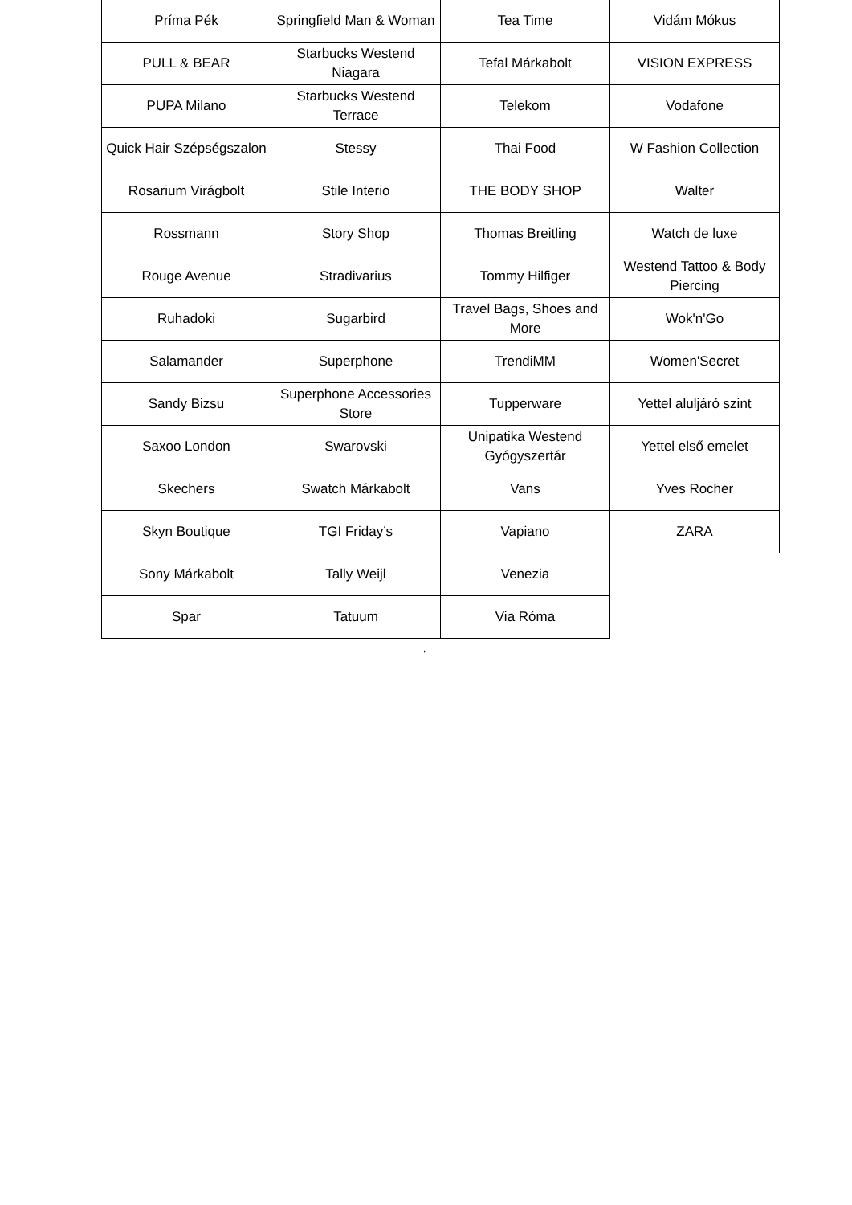| Príma Pék | Springfield Man & Woman | Tea Time | Vidám Mókus |
| PULL & BEAR | Starbucks Westend Niagara | Tefal Márkabolt | VISION EXPRESS |
| PUPA Milano | Starbucks Westend Terrace | Telekom | Vodafone |
| Quick Hair Szépségszalon | Stessy | Thai Food | W Fashion Collection |
| Rosarium Virágbolt | Stile Interio | THE BODY SHOP | Walter |
| Rossmann | Story Shop | Thomas Breitling | Watch de luxe |
| Rouge Avenue | Stradivarius | Tommy Hilfiger | Westend Tattoo & Body Piercing |
| Ruhadoki | Sugarbird | Travel Bags, Shoes and More | Wok'n'Go |
| Salamander | Superphone | TrendiMM | Women'Secret |
| Sandy Bizsu | Superphone Accessories Store | Tupperware | Yettel aluljáró szint |
| Saxoo London | Swarovski | Unipatika Westend Gyógyszertár | Yettel első emelet |
| Skechers | Swatch Márkabolt | Vans | Yves Rocher |
| Skyn Boutique | TGI Friday’s | Vapiano | ZARA |
| Sony Márkabolt | Tally Weijl | Venezia | |
| Spar | Tatuum | Via Róma | |
,